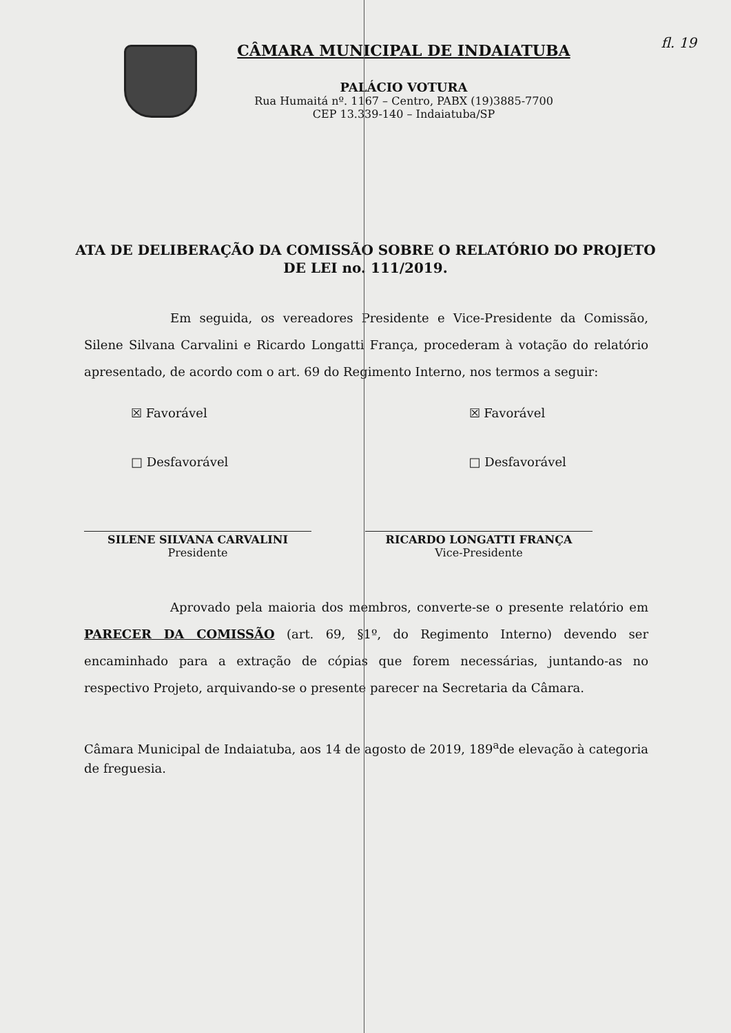fl. 19
CÂMARA MUNICIPAL DE INDAIATUBA
PALÁCIO VOTURA
Rua Humaitá nº. 1167 – Centro, PABX (19)3885-7700
CEP 13.339-140 – Indaiatuba/SP
ATA DE DELIBERAÇÃO DA COMISSÃO SOBRE O RELATÓRIO DO PROJETO DE LEI no. 111/2019.
Em seguida, os vereadores Presidente e Vice-Presidente da Comissão, Silene Silvana Carvalini e Ricardo Longatti França, procederam à votação do relatório apresentado, de acordo com o art. 69 do Regimento Interno, nos termos a seguir:
☒ Favorável
□ Desfavorável
☒ Favorável
□ Desfavorável
SILENE SILVANA CARVALINI
Presidente
RICARDO LONGATTI FRANÇA
Vice-Presidente
Aprovado pela maioria dos membros, converte-se o presente relatório em PARECER DA COMISSÃO (art. 69, §1º, do Regimento Interno) devendo ser encaminhado para a extração de cópias que forem necessárias, juntando-as no respectivo Projeto, arquivando-se o presente parecer na Secretaria da Câmara.
Câmara Municipal de Indaiatuba, aos 14 de agosto de 2019, 189<sup>a</sup>de elevação à categoria de freguesia.